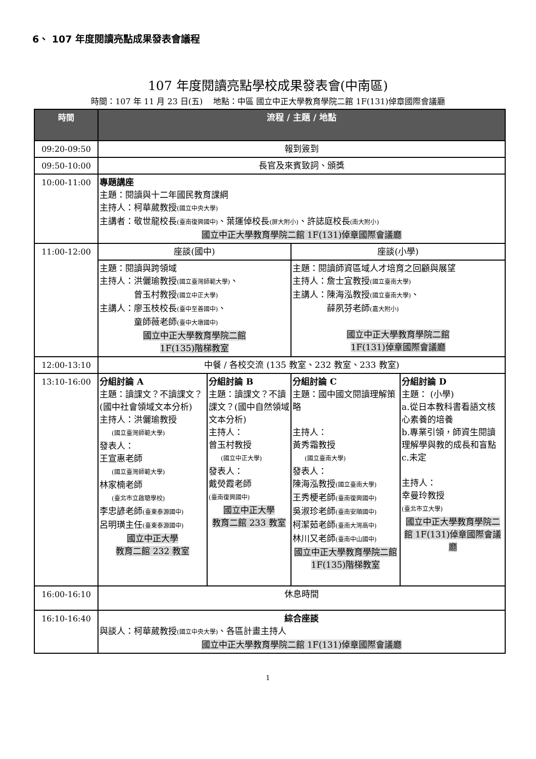6、 107 年度閱讀亮點成果發表會議程
107 年度閱讀亮點學校成果發表會(中南區)
時間：107 年 11 月 23 日(五)　 地點：中區 國立中正大學教育學院二館 1F(131)倬章國際會議廳
| 時間 | 流程 / 主題 / 地點 | | | |
| --- | --- | --- | --- | --- |
| 09:20-09:50 | 報到簽到 | | | |
| 09:50-10:00 | 長官及來賓致詞、頒獎 | | | |
| 10:00-11:00 | 專題講座 主題：閱讀與十二年國民教育課綱 主持人：柯華葳教授 (國立中央大學) 主講者：敬世龍校長 (臺南復興國中) 、葉運倬校長 (屏大附小) 、許誌庭校長 (南大附小) 國立中正大學教育學院二館 1F(131)倬章國際會議廳 | | | |
| 11:00-12:00 | 座談(國中) | | 座談(小學) | |
| | 主題：閱讀與跨領域 主持人：洪儷瑜教授 (國立臺灣師範大學) 、 曾玉村教授 (國立中正大學) 主講人：廖玉枝校長 (臺中至善國中) 、 童師薇老師 (臺中大墩國中) 國立中正大學教育學院二館 1F(135)階梯教室 | | 主題：閱讀師資區域人才培育之回顧與展望 主持人：詹士宜教授 (國立臺南大學) 主講人：陳海泓教授 (國立臺南大學) 、 薛夙芬老師 (嘉大附小) 國立中正大學教育學院二館 1F(131)倬章國際會議廳 | |
| 12:00-13:10 | 中餐 / 各校交流 (135 教室、232 教室、233 教室) | | | |
| 13:10-16:00 | 分組討論 A 主題：讀課文？不讀課文？(國中社會領域文本分析) 主持人：洪儷瑜教授 (國立臺灣師範大學) 發表人： 王宣惠老師 (國立臺灣師範大學) 林家楠老師 (臺北市立啟聰學校) 李忠諺老師 (臺東泰源國中) 呂明璜主任 (臺東泰源國中) 國立中正大學 教育二館 232 教室 | 分組討論 B 主題：讀課文？不讀課文？(國中自然領域文本分析) 主持人： 曾玉村教授 (國立中正大學) 發表人： 戴熒霞老師 (臺南復興國中) 國立中正大學 教育二館 233 教室 | 分組討論 C 主題：國中國文閱讀理解策略 主持人： 黃秀霜教授 (國立臺南大學) 發表人： 陳海泓教授 (國立臺南大學) 王秀梗老師 (臺南復興國中) 吳淑珍老師 (臺南安順國中) 柯潔茹老師 (臺南大灣高中) 林川又老師 (臺南中山國中) 國立中正大學教育學院二館 1F(135)階梯教室 | 分組討論 D 主題： (小學) a.從日本教科書看語文核心素養的培養 b.專業引領，師資生閱讀理解學與教的成長和盲點 c.未定 主持人： 幸曼玲教授 (臺北市立大學) 國立中正大學教育學院二館 1F(131)倬章國際會議廳 |
| 16:00-16:10 | 休息時間 | | | |
| 16:10-16:40 | 綜合座談 與談人：柯華葳教授 (國立中央大學) 、各區計畫主持人 國立中正大學教育學院二館 1F(131)倬章國際會議廳 | | | |
1